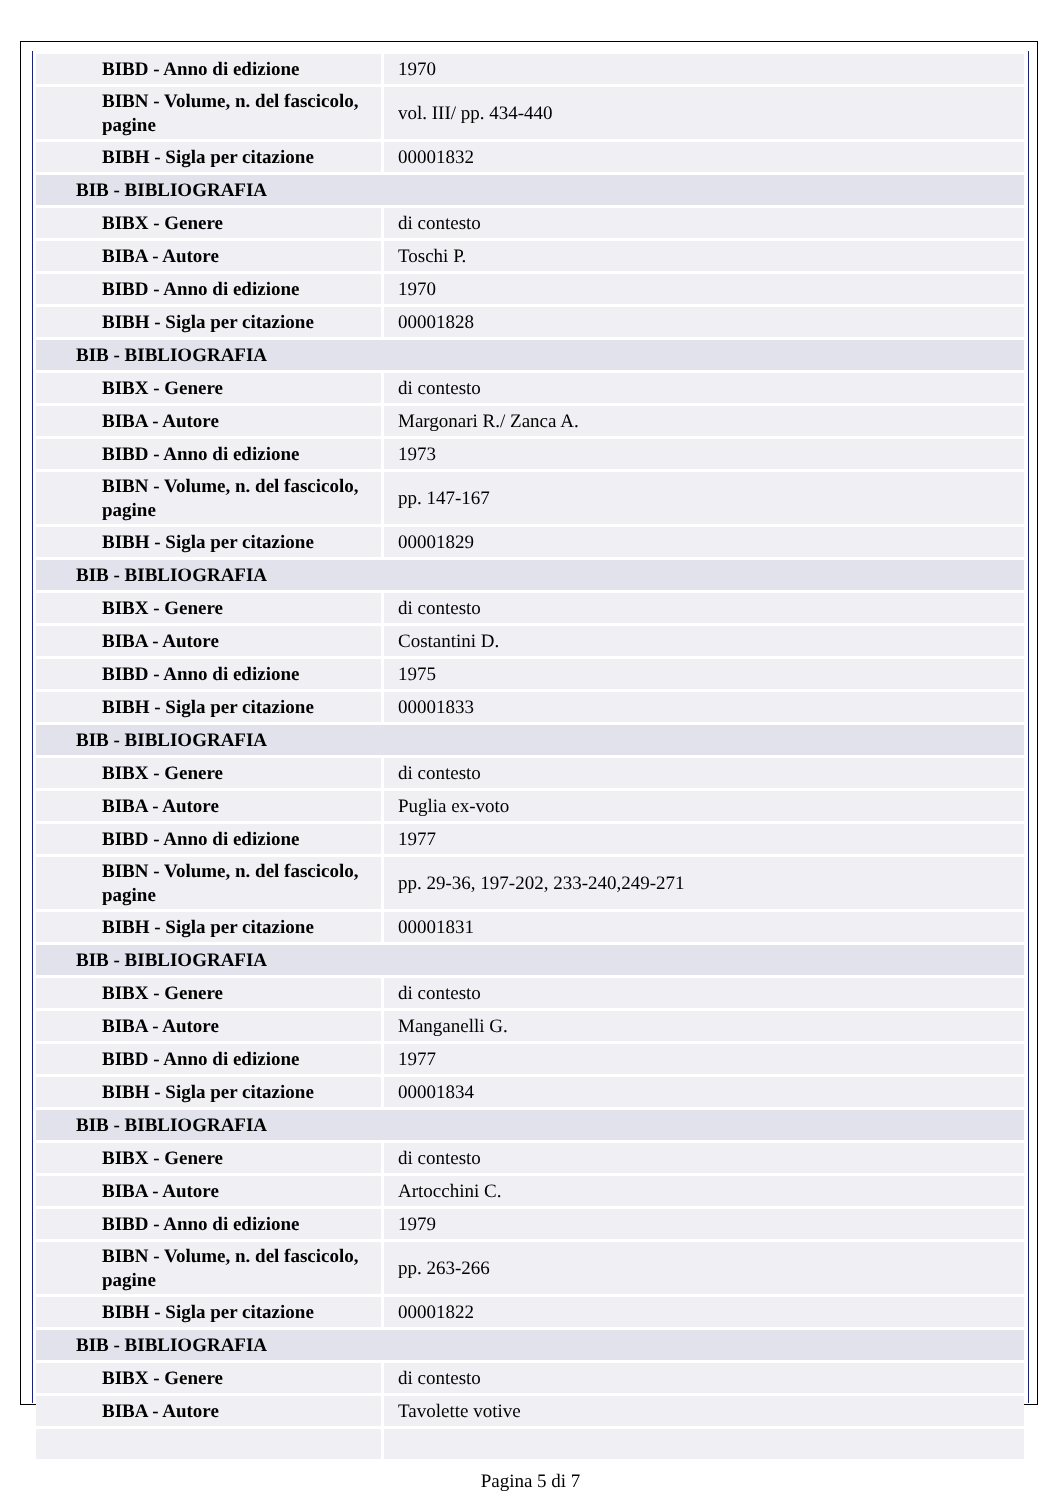| BIBD - Anno di edizione | 1970 |
| BIBN - Volume, n. del fascicolo, pagine | vol. III/ pp. 434-440 |
| BIBH - Sigla per citazione | 00001832 |
| BIB - BIBLIOGRAFIA | |
| BIBX - Genere | di contesto |
| BIBA - Autore | Toschi P. |
| BIBD - Anno di edizione | 1970 |
| BIBH - Sigla per citazione | 00001828 |
| BIB - BIBLIOGRAFIA | |
| BIBX - Genere | di contesto |
| BIBA - Autore | Margonari R./ Zanca A. |
| BIBD - Anno di edizione | 1973 |
| BIBN - Volume, n. del fascicolo, pagine | pp. 147-167 |
| BIBH - Sigla per citazione | 00001829 |
| BIB - BIBLIOGRAFIA | |
| BIBX - Genere | di contesto |
| BIBA - Autore | Costantini D. |
| BIBD - Anno di edizione | 1975 |
| BIBH - Sigla per citazione | 00001833 |
| BIB - BIBLIOGRAFIA | |
| BIBX - Genere | di contesto |
| BIBA - Autore | Puglia ex-voto |
| BIBD - Anno di edizione | 1977 |
| BIBN - Volume, n. del fascicolo, pagine | pp. 29-36, 197-202, 233-240,249-271 |
| BIBH - Sigla per citazione | 00001831 |
| BIB - BIBLIOGRAFIA | |
| BIBX - Genere | di contesto |
| BIBA - Autore | Manganelli G. |
| BIBD - Anno di edizione | 1977 |
| BIBH - Sigla per citazione | 00001834 |
| BIB - BIBLIOGRAFIA | |
| BIBX - Genere | di contesto |
| BIBA - Autore | Artocchini C. |
| BIBD - Anno di edizione | 1979 |
| BIBN - Volume, n. del fascicolo, pagine | pp. 263-266 |
| BIBH - Sigla per citazione | 00001822 |
| BIB - BIBLIOGRAFIA | |
| BIBX - Genere | di contesto |
| BIBA - Autore | Tavolette votive |
Pagina 5 di 7